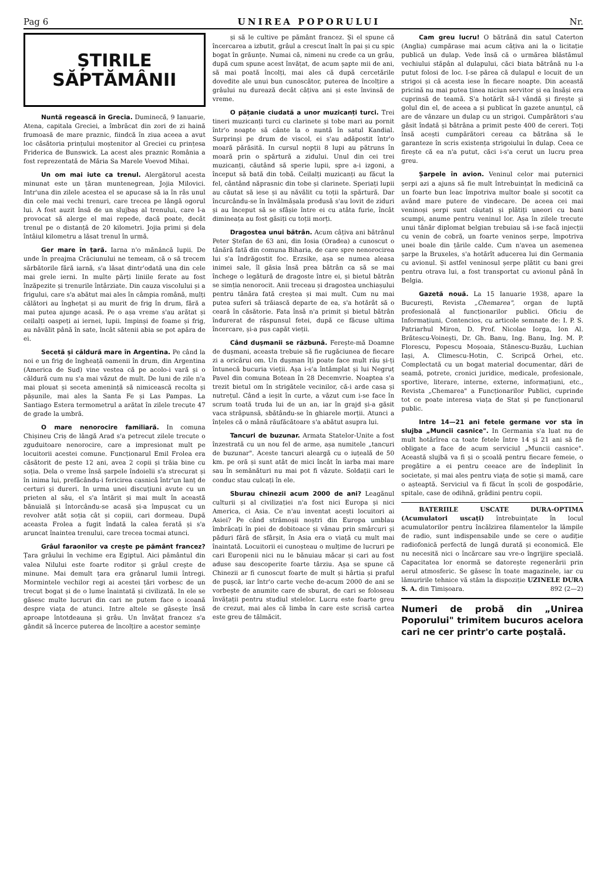Pag 6 UNIREA POPORULUI Nr.
ȘTIRILE
SĂPTĂMÂNII
Nuntă regească în Grecia. Duminecă, 9 Ianuarie, Atena, capitala Greciei, a îmbrăcat din zori de zi haină frumoasă de mare praznic, fiindcă în ziua aceea a avut loc căsătoria prințului moștenitor al Greciei cu prințesa Friderica de Bunswick. La acest ales praznic România a fost reprezentată de Măria Sa Marele Voevod Mihai.
Un om mai iute ca trenul. Alergătorul acesta minunat este un țăran muntenegrean, Jojia Milovici. Intr'una din zilele acestea el se apucase să ia în râs unul din cele mai vechi trenuri, care trecea pe lângă ogorul lui. A fost auzit însă de un slujbaș al trenului, care l-a provocat să alerge el mai repede, dacă poate, decât trenul pe o distanță de 20 kilometri. Jojia primi și dela întâiul kilometru a lăsat trenul în urmă.
Ger mare în țară. Iarna n'o mănâncă lupii. De unde în preajma Crăciunului ne temeam, că o să trecem sărbătorile fără iarnă, s'a lăsat dintr'odată una din cele mai grele ierni. In multe părți liniile ferate au fost înzăpezite și trenurile întârziate. Din cauza viscolului și a frigului, care s'a abătut mai ales în câmpia română, mulți călători au înghețat și au murit de frig în drum, fără a mai putea ajunge acasă. Pe o așa vreme s'au arătat și ceilalți oaspeți ai iernei, lupii. Impinși de foame și frig, au năvălit până în sate, încât sătenii abia se pot apăra de ei.
Secetă și căldură mare în Argentina. Pe când la noi e un frig de îngheață oamenii în drum, din Argentina (America de Sud) vine vestea că pe acolo-i vară și o căldură cum nu s'a mai văzut de mult. De luni de zile n'a mai plouat și seceta amenință să nimicească recolta și pășunile, mai ales la Santa Fe și Las Pampas. La Santiago Estera termometrul a arătat în zilele trecute 47 de grade la umbră.
O mare nenorocire familiară. In comuna Chișineu Criș de lângă Arad s'a petrecut zilele trecute o zguduitoare nenorocire, care a impresionat mult pe locuitorii acestei comune. Funcționarul Emil Frolea era căsătorit de peste 12 ani, avea 2 copii și trăia bine cu soția. Dela o vreme însă șarpele îndoielii s'a strecurat și în inima lui, prefăcându-i fericirea casnică într'un lanț de certuri și dureri. In urma unei discuțiuni avute cu un prieten al său, el s'a întărit și mai mult în această bănuială și întorcându-se acasă și-a împușcat cu un revolver atât soția cât și copiii, cari dormeau. După aceasta Frolea a fugit îndată la calea ferată și s'a aruncat înaintea trenului, care trecea tocmai atunci.
Grâul faraonilor va crește pe pământ francez? Țara grâului în vechime era Egiptul. Aici pământul din valea Nilului este foarte roditor și grâul crește de minune. Mai demult țara era grânarul lumii întregi. Mormintele vechilor regi ai acestei țări vorbesc de un trecut bogat și de o lume înaintată și civilizată. In ele se găsesc multe lucruri din cari ne putem face o icoană despre viața de atunci. Intre altele se găsește însă aproape întotdeauna și grâu. Un învățat francez s'a gândit să încerce puterea de încolțire a acestor semințe
și să le cultive pe pământ francez. Și el spune că încercarea a izbutit, grâul a crescut înalt în pai și cu spic bogat în grăunțe. Numai că, nimeni nu crede ca un grâu, după cum spune acest învățat, de acum șapte mii de ani, să mai poată încolți, mai ales că după cercetările dovedite ale unui bun cunoscător, puterea de încolțire a grâului nu durează decât câțiva ani și este învinsă de vreme.
O pățanie ciudată a unor muzicanți turci. Trei tineri muzicanți turci cu clarinete și tobe mari au pornit într'o noapte să cânte la o nuntă în satul Kandial. Surprinși pe drum de viscol, ei s'au adăpostit într'o moară părăsită. In cursul nopții 8 lupi au pătruns în moară prin o spărtură a zidului. Unul din cei trei muzicanți, căutând să sperie lupii, spre a-i izgoni, a început să bată din tobă. Ceilalți muzicanți au făcut la fel, cântând năprasnic din tobe și clarinete. Speriați lupii au căutat să iese și au năvălit cu toții la spărtură. Dar încurcându-se în învălmășala produsă s'au lovit de ziduri și au început să se sfâșie între ei cu atâta furie, încât dimineața au fost găsiți cu toții morți.
Dragostea unui bătrân. Acum câțiva ani bătrânul Peter Ștefan de 63 ani, din Iosia (Oradea) a cunoscut o tânără fată din comuna Biharia, de care spre nenorocirea lui s'a îndrăgostit foc. Erzsike, așa se numea aleasa inimei sale, îl găsia însă prea bătrân ca să se mai închege o legătură de dragoste între ei, și bietul bătrân se simția nenorocit. Anii treceau și dragostea unchiașului pentru tânăra fată creștea și mai mult. Cum nu mai putea suferi să trăiască departe de ea, s'a hotărât să o ceară în căsătorie. Fata însă n'a primit și bietul bătrân îndurerat de răspunsul fetei, după ce făcuse ultima încercare, și-a pus capăt vieții.
Când dușmanii se răzbună. Ferește-mă Doamne de dușmani, aceasta trebuie să fie rugăciunea de fiecare zi a oricărui om. Un dușman îți poate face mult rău și-ți întunecă bucuria vieții. Așa i-s'a întâmplat și lui Negruț Pavel din comuna Botean în 28 Decemvrie. Noaptea s'a trezit bietul om în strigătele vecinilor, că-i arde casa și nutrețul. Când a ieșit în curte, a văzut cum i-se face în scrum toată truda lui de un an, iar în grajd și-a găsit vaca străpunsă, sbătându-se în ghiarele morții. Atunci a înțeles că o mână răufăcătoare s'a abătut asupra lui.
Tancuri de buzunar. Armata Statelor-Unite a fost înzestrată cu un nou fel de arme, așa numitele „tancuri de buzunar". Aceste tancuri aleargă cu o iuțeală de 50 km. pe oră și sunt atât de mici încât în iarba mai mare sau în semănături nu mai pot fi văzute. Soldații cari le conduc stau culcați în ele.
Sburau chinezii acum 2000 de ani? Leagănul culturii și al civilizației n'a fost nici Europa și nici America, ci Asia. Ce n'au inventat acești locuitori ai Asiei? Pe când strămoșii noștri din Europa umblau îmbrăcați în piei de dobitoace și vânau prin smârcuri și păduri fără de sfârșit, în Asia era o viață cu mult mai înaintată. Locuitorii ei cunoșteau o mulțime de lucruri pe cari Europenii nici nu le bănuiau măcar și cari au fost aduse sau descoperite foarte târziu. Așa se spune că Chinezii ar fi cunoscut foarte de mult și hârtia și praful de pușcă, iar într'o carte veche de-acum 2000 de ani se vorbește de anumite care de sburat, de cari se foloseau învățații pentru studiul stelelor. Lucru este foarte greu de crezut, mai ales că limba în care este scrisă cartea este greu de tălmăcit.
Cam greu lucru! O bătrână din satul Caterton (Anglia) cumpărase mai acum câțiva ani la o licitație publică un dulap. Vede însă că o urmărea blăstămul vechiului stăpân al dulapului, căci biata bătrână nu l-a putut folosi de loc. I-se părea că dulapul e locuit de un strigoi și că acesta iese în fiecare noapte. Din această pricină nu mai putea ținea niciun servitor și ea însăși era cuprinsă de teamă. S'a hotărît să-l vândă și firește și golul din el, de aceea a și publicat în gazete anunțul, că are de vânzare un dulap cu un strigoi. Cumpărători s'au găsit îndată și bătrâna a primit peste 400 de cereri. Toți însă acești cumpărători cereau ca bătrâna să le garanteze în scris existența strigoiului în dulap. Ceea ce firește că ea n'a putut, căci i-s'a cerut un lucru prea greu.
Șarpele în avion. Veninul celor mai puternici șerpi azi a ajuns să fie mult întrebuințat în medicină ca un foarte bun leac împotriva multor boale și socotit ca având mare putere de vindecare. De aceea cei mai veninoși șerpi sunt căutați și plătiți uneori cu bani scumpi, anume pentru veninul lor. Așa în zilele trecute unui tânăr diplomat belgian trebuiau să i-se facă injecții cu venin de cobră, un foarte veninos șerpe, împotriva unei boale din țările calde. Cum n'avea un asemenea șarpe la Bruxeles, s'a hotărît aducerea lui din Germania cu avionul. Și astfel veninosul șerpe plătit cu bani grei pentru otrava lui, a fost transportat cu avionul până în Belgia.
Gazetă nouă. La 15 Ianuarie 1938, apare la București, Revista „Chemarea", organ de luptă profesională al funcționarilor publici. Oficiu de Informațiuni, Contencios, cu articole semnate de: I. P. S. Patriarhul Miron, D. Prof. Nicolae Iorga, Ion Al. Brătescu-Voinești, Dr. Gh. Banu, Ing. Banu, Ing. M. P. Florescu, Popescu Moșoaia, Stănescu-Buzău, Luchian Iași, A. Climescu-Hotin, C. Scripcă Orhei, etc. Complectată cu un bogat material documentar, dări de seamă, potrete, cronici juridice, medicale, profesionale, sportive, literare, interne, externe, informațiuni, etc., Revista „Chemarea" a Funcționarilor Publici, cuprinde tot ce poate interesa viața de Stat și pe funcționarul public.
Intre 14—21 ani fetele germane vor sta în slujba „Muncii casnice". In Germania s'a luat nu de mult hotărîrea ca toate fetele între 14 și 21 ani să fie obligate a face de acum serviciul „Muncii casnice". Această slujbă va fi și o școală pentru fiecare femeie, o pregătire a ei pentru ceeace are de îndeplinit în societate, și mai ales pentru viața de soție și mamă, care o așteaptă. Serviciul va fi făcut în școli de gospodărie, spitale, case de odihnă, grădini pentru copii.
BATERIILE USCATE DURA-OPTIMA (Acumulatori uscați) întrebuințate în locul acumulatorilor pentru încălzirea filamentelor la lămpile de radio, sunt indispensabile unde se cere o audiție radiofonică perfectă de lungă durată și economică. Ele nu necesită nici o încărcare sau vre-o îngrijire specială. Capacitatea lor enormă se datorește regenerării prin aerul atmosferic. Se găsesc în toate magazinele, iar cu lămuririle tehnice vă stăm la dispoziție UZINELE DURA S. A. din Timișoara. 892 (2—2)
Numeri de probă din „Unirea Poporului" trimitem bucuros acelora cari ne cer printr'o carte poștală.